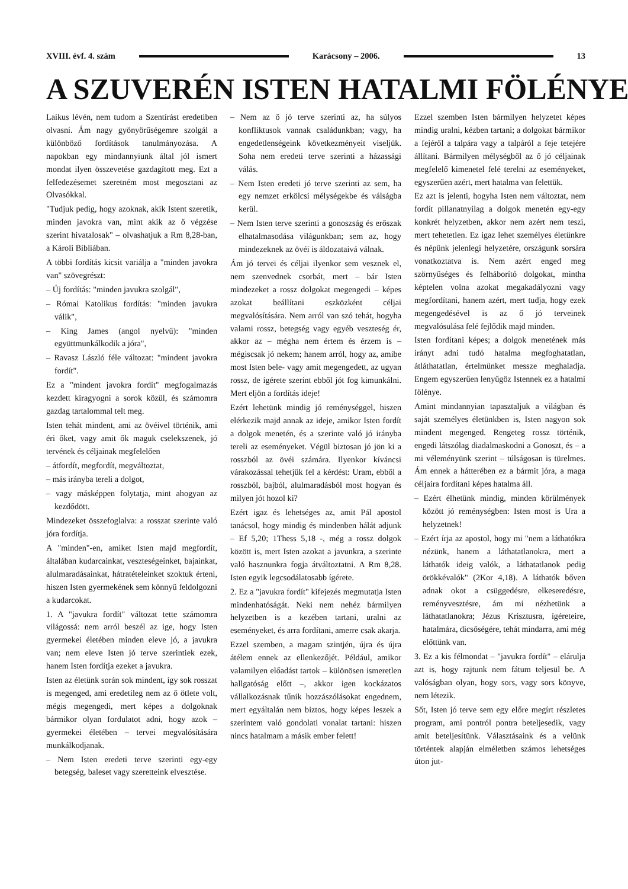XVIII. évf. 4. szám Karácsony – 2006. 13
A SZUVERÉN ISTEN HATALMI FÖLÉNYE
Laikus lévén, nem tudom a Szentírást eredetiben olvasni. Ám nagy gyönyörűségemre szolgál a különböző fordítások tanulmányozása. A napokban egy mindannyiunk által jól ismert mondat ilyen összevetése gazdagított meg. Ezt a felfedezésemet szeretném most megosztani az Olvasókkal.
"Tudjuk pedig, hogy azoknak, akik Istent szeretik, minden javokra van, mint akik az ő végzése szerint hivatalosak" – olvashatjuk a Rm 8,28-ban, a Károli Bibliában.
A többi fordítás kicsit variálja a "minden javokra van" szövegrészt:
– Új fordítás: "minden javukra szolgál",
– Római Katolikus fordítás: "minden javukra válik",
– King James (angol nyelvű): "minden együttmunkálkodik a jóra",
– Ravasz László féle változat: "mindent javokra fordít".
Ez a "mindent javokra fordít" megfogalmazás kezdett kiragyogni a sorok közül, és számomra gazdag tartalommal telt meg.
Isten tehát mindent, ami az övéivel történik, ami éri őket, vagy amit ők maguk cselekszenek, jó tervének és céljainak megfelelően
– átfordít, megfordít, megváltoztat,
– más irányba tereli a dolgot,
– vagy másképpen folytatja, mint ahogyan az kezdődött.
Mindezeket összefoglalva: a rosszat szerinte való jóra fordítja.
A "minden"-en, amiket Isten majd megfordít, általában kudarcainkat, veszteségeinket, bajainkat, alulmaradásainkat, hátratételeinket szoktuk érteni, hiszen Isten gyermekének sem könnyű feldolgozni a kudarcokat.
1. A "javukra fordít" változat tette számomra világossá: nem arról beszél az ige, hogy Isten gyermekei életében minden eleve jó, a javukra van; nem eleve Isten jó terve szerintiek ezek, hanem Isten fordítja ezeket a javukra.
Isten az életünk során sok mindent, így sok rosszat is megenged, ami eredetileg nem az ő ötlete volt, mégis megengedi, mert képes a dolgoknak bármikor olyan fordulatot adni, hogy azok – gyermekei életében – tervei megvalósítására munkálkodjanak.
– Nem Isten eredeti terve szerinti egy-egy betegség, baleset vagy szeretteink elvesztése.
– Nem az ő jó terve szerinti az, ha súlyos konfliktusok vannak családunkban; vagy, ha engedetlenségeink következményeit viseljük. Soha nem eredeti terve szerinti a házassági válás.
– Nem Isten eredeti jó terve szerinti az sem, ha egy nemzet erkölcsi mélységekbe és válságba kerül.
– Nem Isten terve szerinti a gonoszság és erőszak elhatalmasodása világunkban; sem az, hogy mindezeknek az övéi is áldozataivá válnak.
Ám jó tervei és céljai ilyenkor sem vesznek el, nem szenvednek csorbát, mert – bár Isten mindezeket a rossz dolgokat megengedi – képes azokat beállítani eszközként céljai megvalósítására. Nem arról van szó tehát, hogyha valami rossz, betegség vagy egyéb veszteség ér, akkor az – mégha nem értem és érzem is – mégiscsak jó nekem; hanem arról, hogy az, amibe most Isten bele- vagy amit megengedett, az ugyan rossz, de ígérete szerint ebből jót fog kimunkálni. Mert eljön a fordítás ideje!
Ezért lehetünk mindig jó reménységgel, hiszen elérkezik majd annak az ideje, amikor Isten fordít a dolgok menetén, és a szerinte való jó irányba tereli az eseményeket. Végül biztosan jó jön ki a rosszból az övéi számára. Ilyenkor kíváncsi várakozással tehetjük fel a kérdést: Uram, ebből a rosszból, bajból, alulmaradásból most hogyan és milyen jót hozol ki?
Ezért igaz és lehetséges az, amit Pál apostol tanácsol, hogy mindig és mindenben hálát adjunk – Ef 5,20; 1Thess 5,18 -, még a rossz dolgok között is, mert Isten azokat a javunkra, a szerinte való hasznunkra fogja átváltoztatni. A Rm 8,28. Isten egyik legcsodálatosabb ígérete.
2. Ez a "javukra fordít" kifejezés megmutatja Isten mindenhatóságát. Neki nem nehéz bármilyen helyzetben is a kezében tartani, uralni az eseményeket, és arra fordítani, amerre csak akarja.
Ezzel szemben, a magam szintjén, újra és újra átélem ennek az ellenkezőjét. Például, amikor valamilyen előadást tartok – különösen ismeretlen hallgatóság előtt –, akkor igen kockázatos vállalkozásnak tűnik hozzászólásokat engednem, mert egyáltalán nem biztos, hogy képes leszek a szerintem való gondolati vonalat tartani: hiszen nincs hatalmam a másik ember felett!
Ezzel szemben Isten bármilyen helyzetet képes mindig uralni, kézben tartani; a dolgokat bármikor a fejéről a talpára vagy a talpáról a feje tetejére állítani. Bármilyen mélységből az ő jó céljainak megfelelő kimenetel felé terelni az eseményeket, egyszerűen azért, mert hatalma van felettük.
Ez azt is jelenti, hogyha Isten nem változtat, nem fordít pillanatnyilag a dolgok menetén egy-egy konkrét helyzetben, akkor nem azért nem teszi, mert tehetetlen. Ez igaz lehet személyes életünkre és népünk jelenlegi helyzetére, országunk sorsára vonatkoztatva is. Nem azért enged meg szörnyűséges és felháborító dolgokat, mintha képtelen volna azokat megakadályozni vagy megfordítani, hanem azért, mert tudja, hogy ezek megengedésével is az ő jó terveinek megvalósulása felé fejlődik majd minden.
Isten fordítani képes; a dolgok menetének más irányt adni tudó hatalma megfoghatatlan, átláthatatlan, értelmünket messze meghaladja. Engem egyszerűen lenyűgöz Istennek ez a hatalmi fölénye.
Amint mindannyian tapasztaljuk a világban és saját személyes életünkben is, Isten nagyon sok mindent megenged. Rengeteg rossz történik, engedi látszólag diadalmaskodni a Gonoszt, és – a mi véleményünk szerint – túlságosan is türelmes. Ám ennek a hátterében ez a bármit jóra, a maga céljaira fordítani képes hatalma áll.
– Ezért élhetünk mindig, minden körülmények között jó reménységben: Isten most is Ura a helyzetnek!
– Ezért írja az apostol, hogy mi "nem a láthatókra nézünk, hanem a láthatatlanokra, mert a láthatók ideig valók, a láthatatlanok pedig örökkévalók" (2Kor 4,18). A láthatók bőven adnak okot a csüggedésre, elkeseredésre, reményvesztésre, ám mi nézhetünk a láthatatlanokra; Jézus Krisztusra, ígéreteire, hatalmára, dicsőségére, tehát mindarra, ami még előttünk van.
3. Ez a kis félmondat – "javukra fordít" – elárulja azt is, hogy rajtunk nem fátum teljesül be. A valóságban olyan, hogy sors, vagy sors könyve, nem létezik.
Sőt, Isten jó terve sem egy előre megírt részletes program, ami pontról pontra beteljesedik, vagy amit beteljesítünk. Választásaink és a velünk történtek alapján elméletben számos lehetséges úton jut-